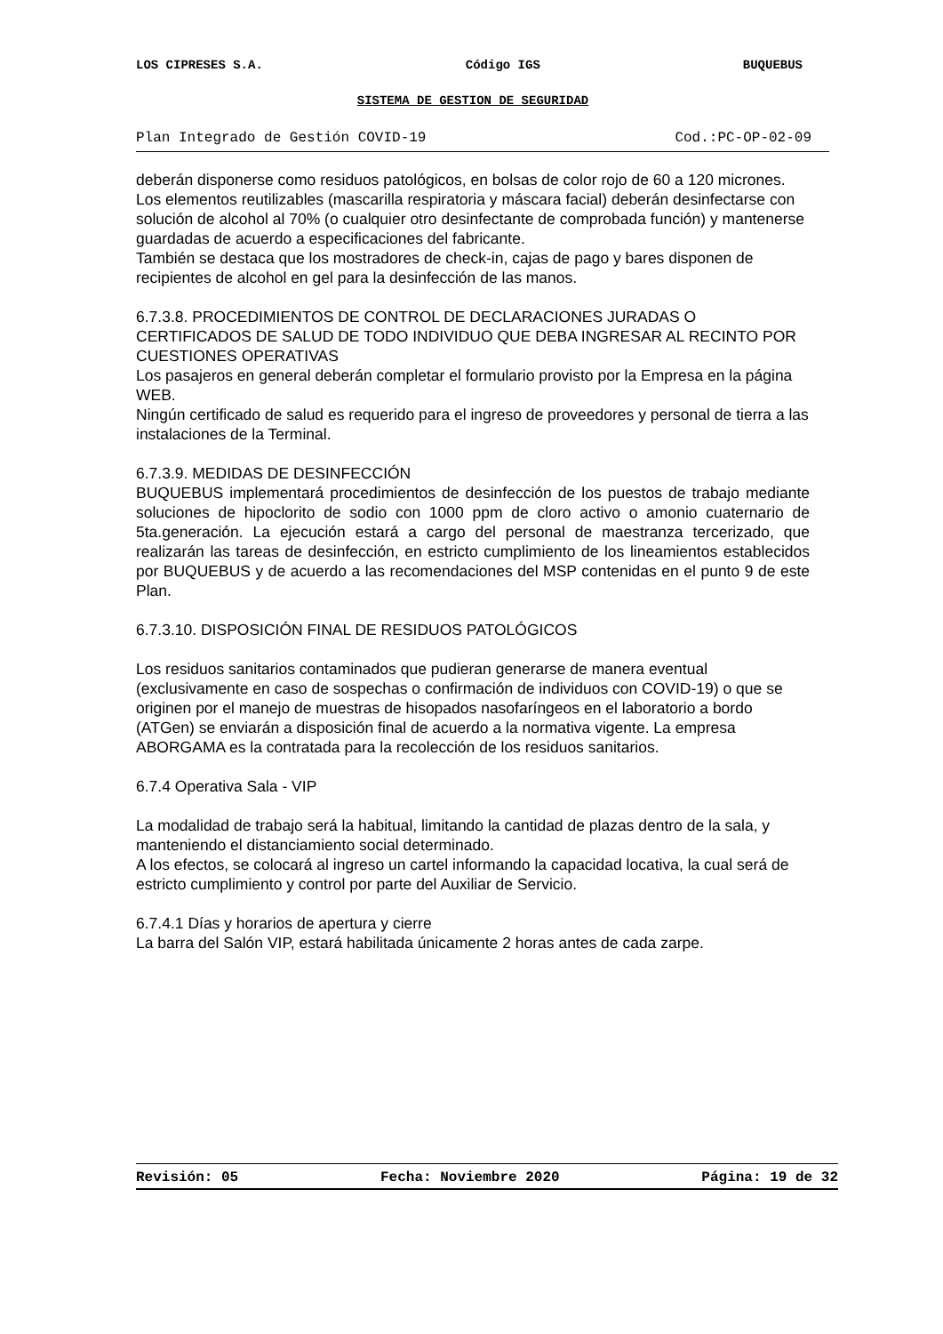LOS CIPRESES S.A. Código IGS BUQUEBUS
SISTEMA DE GESTION DE SEGURIDAD
Plan Integrado de Gestión COVID-19 Cod.:PC-OP-02-09
deberán disponerse como residuos patológicos, en bolsas de color rojo de 60 a 120 micrones.
Los elementos reutilizables (mascarilla respiratoria y máscara facial) deberán desinfectarse con solución de alcohol al 70% (o cualquier otro desinfectante de comprobada función) y mantenerse guardadas de acuerdo a especificaciones del fabricante.
También se destaca que los mostradores de check-in, cajas de pago y bares disponen de recipientes de alcohol en gel para la desinfección de las manos.
6.7.3.8. PROCEDIMIENTOS DE CONTROL DE DECLARACIONES JURADAS O CERTIFICADOS DE SALUD DE TODO INDIVIDUO QUE DEBA INGRESAR AL RECINTO POR CUESTIONES OPERATIVAS
Los pasajeros en general deberán completar el formulario provisto por la Empresa en la página WEB.
Ningún certificado de salud es requerido para el ingreso de proveedores y personal de tierra a las instalaciones de la Terminal.
6.7.3.9. MEDIDAS DE DESINFECCIÓN
BUQUEBUS implementará procedimientos de desinfección de los puestos de trabajo mediante soluciones de hipoclorito de sodio con 1000 ppm de cloro activo o amonio cuaternario de 5ta.generación. La ejecución estará a cargo del personal de maestranza tercerizado, que realizarán las tareas de desinfección, en estricto cumplimiento de los lineamientos establecidos por BUQUEBUS y de acuerdo a las recomendaciones del MSP contenidas en el punto 9 de este Plan.
6.7.3.10. DISPOSICIÓN FINAL DE RESIDUOS PATOLÓGICOS
Los residuos sanitarios contaminados que pudieran generarse de manera eventual (exclusivamente en caso de sospechas o confirmación de individuos con COVID-19) o que se originen por el manejo de muestras de hisopados nasofaríngeos en el laboratorio a bordo (ATGen) se enviarán a disposición final de acuerdo a la normativa vigente. La empresa ABORGAMA es la contratada para la recolección de los residuos sanitarios.
6.7.4 Operativa Sala - VIP
La modalidad de trabajo será la habitual, limitando la cantidad de plazas dentro de la sala, y manteniendo el distanciamiento social determinado.
A los efectos, se colocará al ingreso un cartel informando la capacidad locativa, la cual será de estricto cumplimiento y control por parte del Auxiliar de Servicio.
6.7.4.1 Días y horarios de apertura y cierre
La barra del Salón VIP, estará habilitada únicamente 2 horas antes de cada zarpe.
Revisión: 05 Fecha: Noviembre 2020 Página: 19 de 32